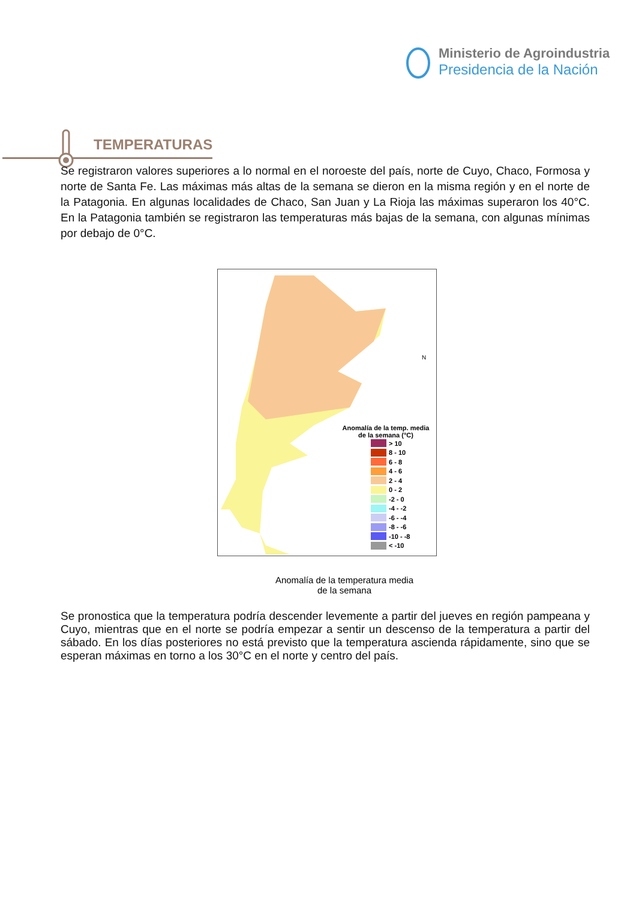Ministerio de Agroindustria
Presidencia de la Nación
TEMPERATURAS
Se registraron valores superiores a lo normal en el noroeste del país, norte de Cuyo, Chaco, Formosa y norte de Santa Fe. Las máximas más altas de la semana se dieron en la misma región y en el norte de la Patagonia. En algunas localidades de Chaco, San Juan y La Rioja las máximas superaron los 40°C. En la Patagonia también se registraron las temperaturas más bajas de la semana, con algunas mínimas por debajo de 0°C.
N
Anomalía de la temp. media
de la semana (°C)
> 10
8 - 10
6 - 8
4 - 6
2 - 4
0 - 2
-2 - 0
-4 - -2
-6 - -4
-8 - -6
-10 - -8
< -10
Anomalía de la temperatura media
de la semana
Se pronostica que la temperatura podría descender levemente a partir del jueves en región pampeana y Cuyo, mientras que en el norte se podría empezar a sentir un descenso de la temperatura a partir del sábado. En los días posteriores no está previsto que la temperatura ascienda rápidamente, sino que se esperan máximas en torno a los 30°C en el norte y centro del país.